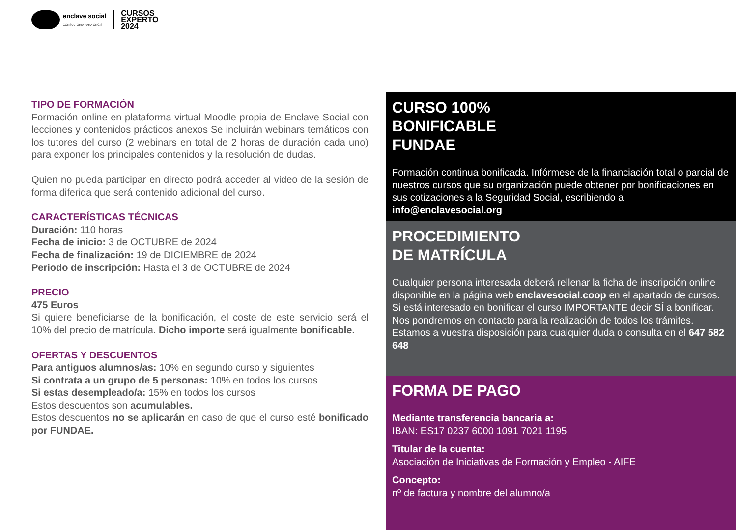enclave social
CONSULTORIA PARA ONG'S
CURSOS
EXPERTO
2024
TIPO DE FORMACIÓN
Formación online en plataforma virtual Moodle propia de Enclave Social con lecciones y contenidos prácticos anexos Se incluirán webinars temáticos con los tutores del curso (2 webinars en total de 2 horas de duración cada uno) para exponer los principales contenidos y la resolución de dudas.
Quien no pueda participar en directo podrá acceder al video de la sesión de forma diferida que será contenido adicional del curso.
CARACTERÍSTICAS TÉCNICAS
Duración: 110 horas
Fecha de inicio: 3 de OCTUBRE de 2024
Fecha de finalización: 19 de DICIEMBRE de 2024
Periodo de inscripción: Hasta el 3 de OCTUBRE de 2024
PRECIO
475 Euros
Si quiere beneficiarse de la bonificación, el coste de este servicio será el 10% del precio de matrícula. Dicho importe será igualmente bonificable.
OFERTAS Y DESCUENTOS
Para antiguos alumnos/as: 10% en segundo curso y siguientes
Si contrata a un grupo de 5 personas: 10% en todos los cursos
Si estas desempleado/a: 15% en todos los cursos
Estos descuentos son acumulables.
Estos descuentos no se aplicarán en caso de que el curso esté bonificado por FUNDAE.
CURSO 100%
BONIFICABLE
FUNDAE
Formación continua bonificada. Infórmese de la financiación total o parcial de nuestros cursos que su organización puede obtener por bonificaciones en sus cotizaciones a la Seguridad Social, escribiendo a info@enclavesocial.org
PROCEDIMIENTO
DE MATRÍCULA
Cualquier persona interesada deberá rellenar la ficha de inscripción online disponible en la página web enclavesocial.coop en el apartado de cursos. Si está interesado en bonificar el curso IMPORTANTE decir SÍ a bonificar. Nos pondremos en contacto para la realización de todos los trámites. Estamos a vuestra disposición para cualquier duda o consulta en el 647 582 648
FORMA DE PAGO
Mediante transferencia bancaria a:
IBAN: ES17 0237 6000 1091 7021 1195
Titular de la cuenta:
Asociación de Iniciativas de Formación y Empleo - AIFE
Concepto:
nº de factura y nombre del alumno/a